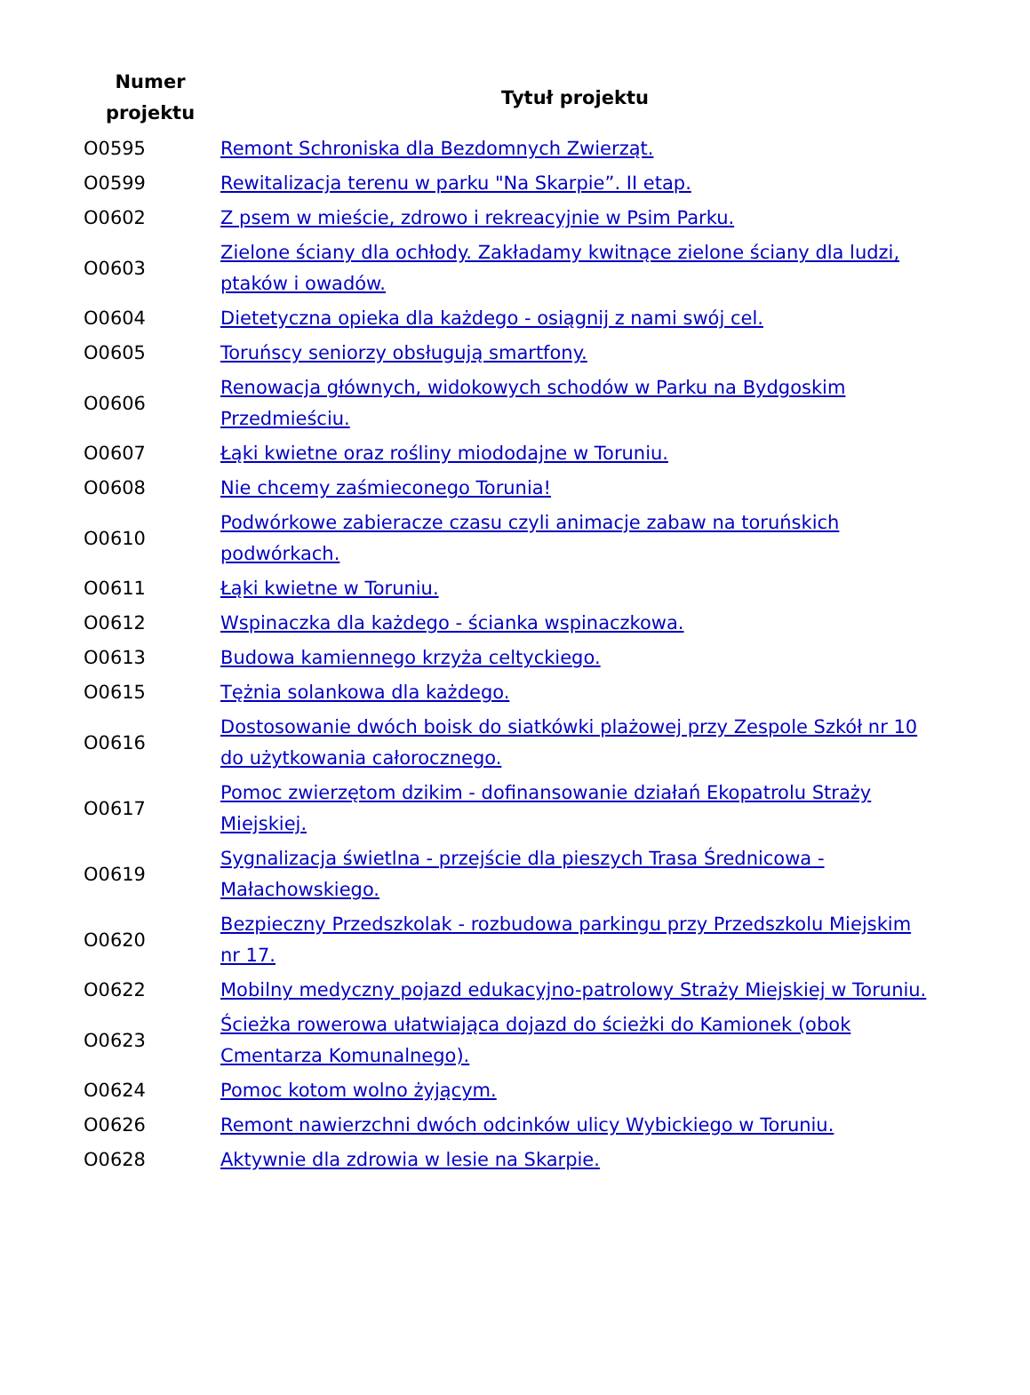| Numer projektu | Tytuł projektu |
| --- | --- |
| O0595 | Remont Schroniska dla Bezdomnych Zwierząt. |
| O0599 | Rewitalizacja terenu w parku "Na Skarpie”. II etap. |
| O0602 | Z psem w mieście, zdrowo i rekreacyjnie w Psim Parku. |
| O0603 | Zielone ściany dla ochłody. Zakładamy kwitnące zielone ściany dla ludzi, ptaków i owadów. |
| O0604 | Dietetyczna opieka dla każdego - osiągnij z nami swój cel. |
| O0605 | Toruńscy seniorzy obsługują smartfony. |
| O0606 | Renowacja głównych, widokowych schodów w Parku na Bydgoskim Przedmieściu. |
| O0607 | Łąki kwietne oraz rośliny miododajne w Toruniu. |
| O0608 | Nie chcemy zaśmieconego Torunia! |
| O0610 | Podwórkowe zabieracze czasu czyli animacje zabaw na toruńskich podwórkach. |
| O0611 | Łąki kwietne w Toruniu. |
| O0612 | Wspinaczka dla każdego - ścianka wspinaczkowa. |
| O0613 | Budowa kamiennego krzyża celtyckiego. |
| O0615 | Tężnia solankowa dla każdego. |
| O0616 | Dostosowanie dwóch boisk do siatkówki plażowej przy Zespole Szkół nr 10 do użytkowania całorocznego. |
| O0617 | Pomoc zwierzętom dzikim - dofinansowanie działań Ekopatrolu Straży Miejskiej. |
| O0619 | Sygnalizacja świetlna - przejście dla pieszych Trasa Średnicowa - Małachowskiego. |
| O0620 | Bezpieczny Przedszkolak - rozbudowa parkingu przy Przedszkolu Miejskim nr 17. |
| O0622 | Mobilny medyczny pojazd edukacyjno-patrolowy Straży Miejskiej w Toruniu. |
| O0623 | Ścieżka rowerowa ułatwiająca dojazd do ścieżki do Kamionek (obok Cmentarza Komunalnego). |
| O0624 | Pomoc kotom wolno żyjącym. |
| O0626 | Remont nawierzchni dwóch odcinków ulicy Wybickiego w Toruniu. |
| O0628 | Aktywnie dla zdrowia w lesie na Skarpie. |